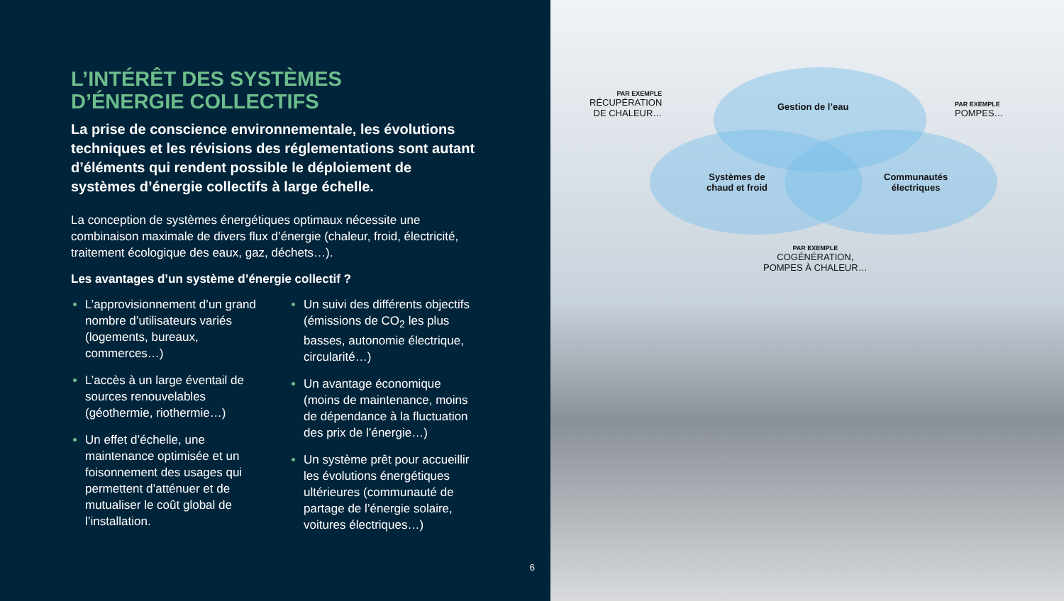L’INTÉRÊT DES SYSTÈMES
D’ÉNERGIE COLLECTIFS
La prise de conscience environnementale, les évolutions techniques et les révisions des réglementations sont autant d’éléments qui rendent possible le déploiement de systèmes d’énergie collectifs à large échelle.
La conception de systèmes énergétiques optimaux nécessite une combinaison maximale de divers flux d’énergie (chaleur, froid, électricité, traitement écologique des eaux, gaz, déchets…).
Les avantages d’un système d’énergie collectif ?
L’approvisionnement d’un grand nombre d’utilisateurs variés (logements, bureaux, commerces…)
L’accès à un large éventail de sources renouvelables (géothermie, riothermie…)
Un effet d’échelle, une maintenance optimisée et un foisonnement des usages qui permettent d’atténuer et de mutualiser le coût global de l’installation.
Un suivi des différents objectifs (émissions de CO<sub>2</sub> les plus basses, autonomie électrique, circularité…)
Un avantage économique (moins de maintenance, moins de dépendance à la fluctuation des prix de l’énergie…)
Un système prêt pour accueillir les évolutions énergétiques ultérieures (communauté de partage de l’énergie solaire, voitures électriques…)
6
PAR EXEMPLE
RÉCUPÉRATION
DE CHALEUR…
Gestion de l’eau PAR EXEMPLE
POMPES…
Systèmes de
chaud et froid
Communautés
électriques
PAR EXEMPLE
COGÉNÉRATION,
POMPES À CHALEUR…